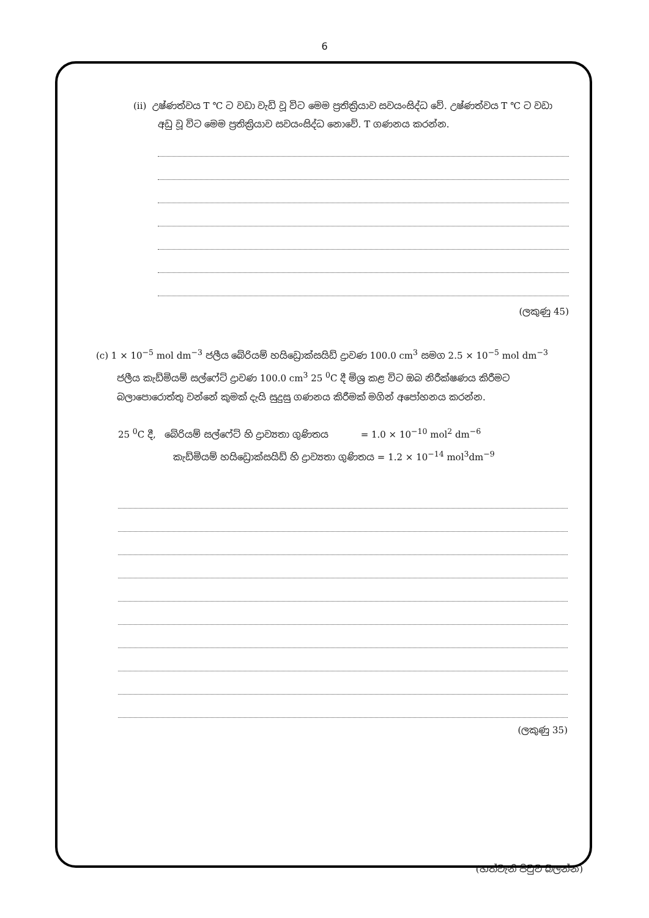6
(ii) උෂ්ණත්වය T ℃ ට වඩා වැඩි වූ විට මෙම ප්‍රතික්‍රියාව සවයංසිද්ධ වේ. උෂ්ණත්වය T ℃ ට වඩා
අඩු වූ විට මෙම ප්‍රතික්‍රියාව සවයංසිද්ධ නොවේ. T ගණනය කරන්න.
(ලකුණු 45)
(c) 1 × 10<sup>−5</sup> mol dm<sup>−3</sup> ජලීය බේරියම් හයිඩ්‍රොක්සයිඩ් ද්‍රාවණ 100.0 cm<sup>3</sup> සමග 2.5 × 10<sup>−5</sup> mol dm<sup>−3</sup>
ජලීය කැඩ්මියම් සල්ෆේට් ද්‍රාවණ 100.0 cm<sup>3</sup> 25 <sup>0</sup>C දී මිශ්‍ර කළ විට ඔබ නිරීක්ෂණය කිරීමට බලාපොරොත්තු වන්නේ කුමක් දැයි සුදුසු ගණනය කිරීමක් මගින් අපෝහනය කරන්න.
25 <sup>0</sup>C දී, බේරියම් සල්ෆේට් හි ද්‍රාව්‍යතා ගුණිතය = 1.0 × 10<sup>−10</sup> mol<sup>2</sup> dm<sup>−6</sup>
කැඩ්මියම් හයිඩ්‍රොක්සයිඩ් හි ද්‍රාව්‍යතා ගුණිතය = 1.2 × 10<sup>−14</sup> mol<sup>3</sup>dm<sup>−9</sup>
(ලකුණු 35)
(හත්වැනි පිටුව බලන්න)